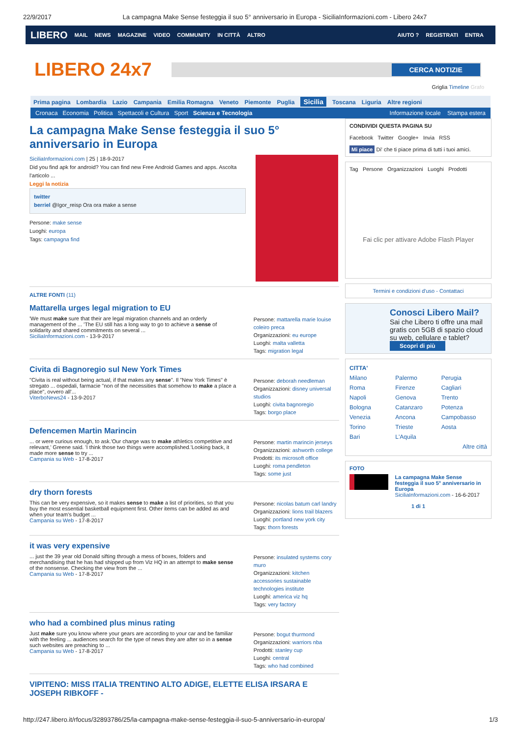22/9/2017 La campagna Make Sense festeggia il suo 5° anniversario in Europa - SiciliaInformazioni.com - Libero 24x7
LIBERO MAIL NEWS MAGAZINE VIDEO COMMUNITY IN CITTÀ ALTRO AIUTO ? REGISTRATI ENTRA
LIBERO 24x7
CERCA NOTIZIE
Griglia Timeline Grafo
Prima pagina Lombardia Lazio Campania Emilia Romagna Veneto Piemonte Puglia Sicilia Toscana Liguria Altre regioni
Cronaca Economia Politica Spettacoli e Cultura Sport Scienza e Tecnologia Informazione locale Stampa estera
La campagna Make Sense festeggia il suo 5° anniversario in Europa
SiciliaInformazioni.com | 25 | 18-9-2017
Did you find apk for android? You can find new Free Android Games and apps. Ascolta l'articolo ...
Leggi la notizia
twitter
berriel @Igor_reisp Ora ora make a sense
Persone: make sense
Luoghi: europa
Tags: campagna find
ALTRE FONTI (11)
Mattarella urges legal migration to EU
'We must make sure that their are legal migration channels and an orderly management of the ... 'The EU still has a long way to go to achieve a sense of solidarity and shared commitments on several ...
SiciliaInformazioni.com - 13-9-2017
Persone: mattarella marie louise coleiro preca
Organizzazioni: eu europe
Luoghi: malta valletta
Tags: migration legal
Civita di Bagnoregio sul New York Times
"Civita is real without being actual, if that makes any sense". Il "New York Times" è stregato ... ospedali, farmacie "non of the necessities that somehow to make a place a place", ovvero all'...
ViterboNews24 - 13-9-2017
Persone: deborah needleman
Organizzazioni: disney universal studios
Luoghi: civita bagnoregio
Tags: borgo place
Defencemen Martin Marincin
... or were curious enough, to ask.'Our charge was to make athletics competitive and relevant,' Greene said. 'I think those two things were accomplished.'Looking back, it made more sense to try ...
Campania su Web - 17-8-2017
Persone: martin marincin jerseys
Organizzazioni: ashworth college
Prodotti: its microsoft office
Luoghi: roma pendleton
Tags: some just
dry thorn forests
This can be very expensive, so it makes sense to make a list of priorities, so that you buy the most essential basketball equipment first. Other items can be added as and when your team's budget ...
Campania su Web - 17-8-2017
Persone: nicolas batum carl landry
Organizzazioni: lions trail blazers
Luoghi: portland new york city
Tags: thorn forests
it was very expensive
... just the 39 year old Donald sifting through a mess of boxes, folders and merchandising that he has had shipped up from Viz HQ in an attempt to make sense of the nonsense. Checking the view from the ...
Campania su Web - 17-8-2017
Persone: insulated systems cory muro
Organizzazioni: kitchen accessories sustainable technologies institute
Luoghi: america viz hq
Tags: very factory
who had a combined plus minus rating
Just make sure you know where your gears are according to your car and be familiar with the feeling ... audiences search for the type of news they are after so in a sense such websites are preaching to ...
Campania su Web - 17-8-2017
Persone: bogut thurmond
Organizzazioni: warriors nba
Prodotti: stanley cup
Luoghi: central
Tags: who had combined
VIPITENO: MISS ITALIA TRENTINO ALTO ADIGE, ELETTE ELISA IRSARA E JOSEPH RIBKOFF -
CONDIVIDI QUESTA PAGINA SU
Facebook Twitter Google+ Invia RSS
Mi piace Di' che ti piace prima di tutti i tuoi amici.
Tag Persone Organizzazioni Luoghi Prodotti
Fai clic per attivare Adobe Flash Player
Termini e condizioni d'uso - Contattaci
Conosci Libero Mail?
Sai che Libero ti offre una mail gratis con 5GB di spazio cloud su web, cellulare e tablet?
Scopri di più
CITTA'
Milano Palermo Perugia Roma Firenze Cagliari Napoli Genova Trento Bologna Catanzaro Potenza Venezia Ancona Campobasso Torino Trieste Aosta Bari L'Aquila
Altre città
FOTO
La campagna Make Sense festeggia il suo 5° anniversario in Europa
SiciliaInformazioni.com - 16-6-2017
1 di 1
http://247.libero.it/rfocus/32893786/25/la-campagna-make-sense-festeggia-il-suo-5-anniversario-in-europa/ 1/3